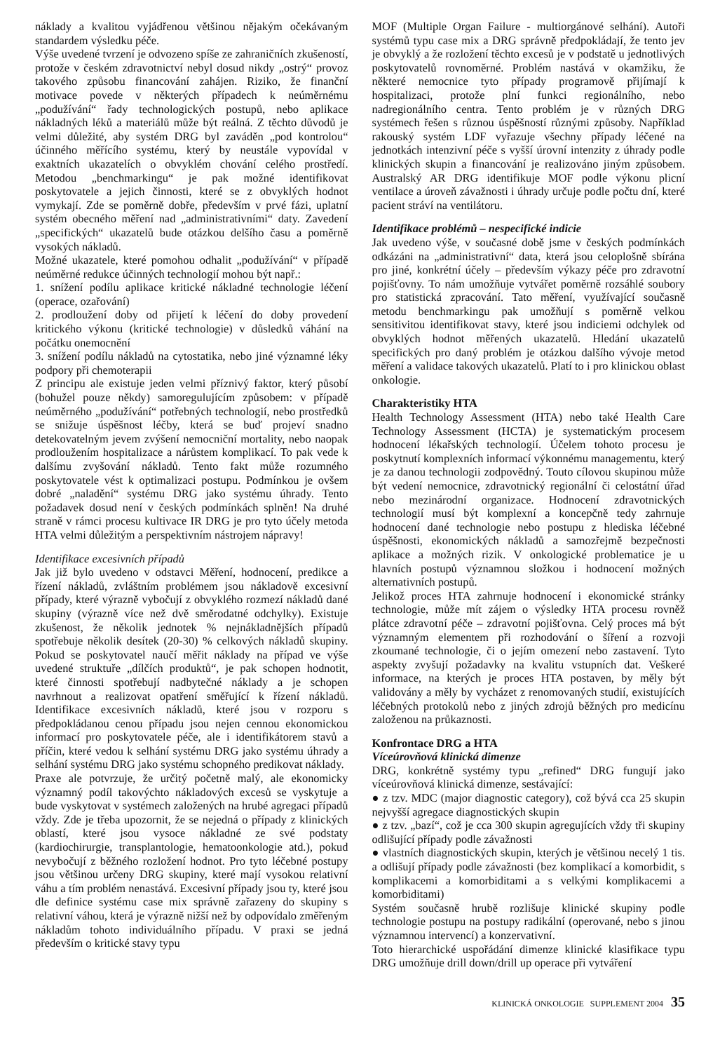náklady a kvalitou vyjádřenou většinou nějakým očekávaným standardem výsledku péče.
Výše uvedené tvrzení je odvozeno spíše ze zahraničních zkušeností, protože v českém zdravotnictví nebyl dosud nikdy „ostrý“ provoz takového způsobu financování zahájen. Riziko, že finanční motivace povede v některých případech k neúměrnému „podužívání“ řady technologických postupů, nebo aplikace nákladných léků a materiálů může být reálná. Z těchto důvodů je velmi důležité, aby systém DRG byl zaváděn „pod kontrolou“ účinného měřícího systému, který by neustále vypovídal v exaktních ukazatelích o obvyklém chování celého prostředí. Metodou „benchmarkingu“ je pak možné identifikovat poskytovatele a jejich činnosti, které se z obvyklých hodnot vymykají. Zde se poměrně dobře, především v prvé fázi, uplatní systém obecného měření nad „administrativními“ daty. Zavedení „specifických“ ukazatelů bude otázkou delšího času a poměrně vysokých nákladů.
Možné ukazatele, které pomohou odhalit „podužívání“ v případě neúměrné redukce účinných technologií mohou být např.:
1. snížení podílu aplikace kritické nákladné technologie léčení (operace, ozařování)
2. prodloužení doby od přijetí k léčení do doby provedení kritického výkonu (kritické technologie) v důsledků váhání na počátku onemocnění
3. snížení podílu nákladů na cytostatika, nebo jiné významné léky podpory při chemoterapii
Z principu ale existuje jeden velmi příznivý faktor, který působí (bohužel pouze někdy) samoregulujícím způsobem: v případě neúměrného „podužívání“ potřebných technologií, nebo prostředků se snižuje úspěšnost léčby, která se buď projeví snadno detekovatelným jevem zvýšení nemocniční mortality, nebo naopak prodloužením hospitalizace a nárůstem komplikací. To pak vede k dalšímu zvyšování nákladů. Tento fakt může rozumného poskytovatele vést k optimalizaci postupu. Podmínkou je ovšem dobré „naladění“ systému DRG jako systému úhrady. Tento požadavek dosud není v českých podmínkách splněn! Na druhé straně v rámci procesu kultivace IR DRG je pro tyto účely metoda HTA velmi důležitým a perspektivním nástrojem nápravy!
Identifikace excesivních případů
Jak již bylo uvedeno v odstavci Měření, hodnocení, predikce a řízení nákladů, zvláštním problémem jsou nákladově excesivní případy, které výrazně vybočují z obvyklého rozmezí nákladů dané skupiny (výrazně více než dvě směrodatné odchylky). Existuje zkušenost, že několik jednotek % nejnákladnějších případů spotřebuje několik desítek (20-30) % celkových nákladů skupiny. Pokud se poskytovatel naučí měřit náklady na případ ve výše uvedené struktuře „dílčích produktů“, je pak schopen hodnotit, které činnosti spotřebují nadbytečné náklady a je schopen navrhnout a realizovat opatření směřující k řízení nákladů. Identifikace excesivních nákladů, které jsou v rozporu s předpokládanou cenou případu jsou nejen cennou ekonomickou informací pro poskytovatele péče, ale i identifikátorem stavů a příčin, které vedou k selhání systému DRG jako systému úhrady a selhání systému DRG jako systému schopného predikovat náklady.
Praxe ale potvrzuje, že určitý početně malý, ale ekonomicky významný podíl takovýchto nákladových excesů se vyskytuje a bude vyskytovat v systémech založených na hrubé agregaci případů vždy. Zde je třeba upozornit, že se nejedná o případy z klinických oblastí, které jsou vysoce nákladné ze své podstaty (kardiochirurgie, transplantologie, hematoonkologie atd.), pokud nevybočují z běžného rozložení hodnot. Pro tyto léčebné postupy jsou většinou určeny DRG skupiny, které mají vysokou relativní váhu a tím problém nenastává. Excesivní případy jsou ty, které jsou dle definice systému case mix správně zařazeny do skupiny s relativní váhou, která je výrazně nižší než by odpovídalo změřeným nákladům tohoto individuálního případu. V praxi se jedná především o kritické stavy typu
MOF (Multiple Organ Failure - multiorgánové selhání). Autoři systémů typu case mix a DRG správně předpokládají, že tento jev je obvyklý a že rozložení těchto excesů je v podstatě u jednotlivých poskytovatelů rovnoměrné. Problém nastává v okamžiku, že některé nemocnice tyto případy programově přijímají k hospitalizaci, protože plní funkci regionálního, nebo nadregionálního centra. Tento problém je v různých DRG systémech řešen s různou úspěšností různými způsoby. Například rakouský systém LDF vyřazuje všechny případy léčené na jednotkách intenzivní péče s vyšší úrovní intenzity z úhrady podle klinických skupin a financování je realizováno jiným způsobem. Australský AR DRG identifikuje MOF podle výkonu plicní ventilace a úroveň závažnosti i úhrady určuje podle počtu dní, které pacient stráví na ventilátoru.
Identifikace problémů – nespecifické indicie
Jak uvedeno výše, v současné době jsme v českých podmínkách odkázáni na „administrativní“ data, která jsou celoplošně sbírána pro jiné, konkrétní účely – především výkazy péče pro zdravotní pojišťovny. To nám umožňuje vytvářet poměrně rozsáhlé soubory pro statistická zpracování. Tato měření, využívající současně metodu benchmarkingu pak umožňují s poměrně velkou sensitivitou identifikovat stavy, které jsou indiciemi odchylek od obvyklých hodnot měřených ukazatelů. Hledání ukazatelů specifických pro daný problém je otázkou dalšího vývoje metod měření a validace takových ukazatelů. Platí to i pro klinickou oblast onkologie.
Charakteristiky HTA
Health Technology Assessment (HTA) nebo také Health Care Technology Assessment (HCTA) je systematickým procesem hodnocení lékařských technologií. Účelem tohoto procesu je poskytnutí komplexních informací výkonnému managementu, který je za danou technologii zodpovědný. Touto cílovou skupinou může být vedení nemocnice, zdravotnický regionální či celostátní úřad nebo mezinárodní organizace. Hodnocení zdravotnických technologií musí být komplexní a koncepčně tedy zahrnuje hodnocení dané technologie nebo postupu z hlediska léčebné úspěšnosti, ekonomických nákladů a samozřejmě bezpečnosti aplikace a možných rizik. V onkologické problematice je u hlavních postupů významnou složkou i hodnocení možných alternativních postupů.
Jelikož proces HTA zahrnuje hodnocení i ekonomické stránky technologie, může mít zájem o výsledky HTA procesu rovněž plátce zdravotní péče – zdravotní pojišťovna. Celý proces má být významným elementem při rozhodování o šíření a rozvoji zkoumané technologie, či o jejím omezení nebo zastavení. Tyto aspekty zvyšují požadavky na kvalitu vstupních dat. Veškeré informace, na kterých je proces HTA postaven, by měly být validovány a měly by vycházet z renomovaných studií, existujících léčebných protokolů nebo z jiných zdrojů běžných pro medicínu založenou na průkaznosti.
Konfrontace DRG a HTA
Víceúrovňová klinická dimenze
DRG, konkrétně systémy typu „refined“ DRG fungují jako víceúrovňová klinická dimenze, sestávající:
● z tzv. MDC (major diagnostic category), což bývá cca 25 skupin nejvyšší agregace diagnostických skupin
● z tzv. „bazí“, což je cca 300 skupin agregujících vždy tři skupiny odlišující případy podle závažnosti
● vlastních diagnostických skupin, kterých je většinou necelý 1 tis. a odlišují případy podle závažnosti (bez komplikací a komorbidit, s komplikacemi a komorbiditami a s velkými komplikacemi a komorbiditami)
Systém současně hrubě rozlišuje klinické skupiny podle technologie postupu na postupy radikální (operované, nebo s jinou významnou intervencí) a konzervativní.
Toto hierarchické uspořádání dimenze klinické klasifikace typu DRG umožňuje drill down/drill up operace při vytváření
KLINICKÁ ONKOLOGIE SUPPLEMENT 2004 35